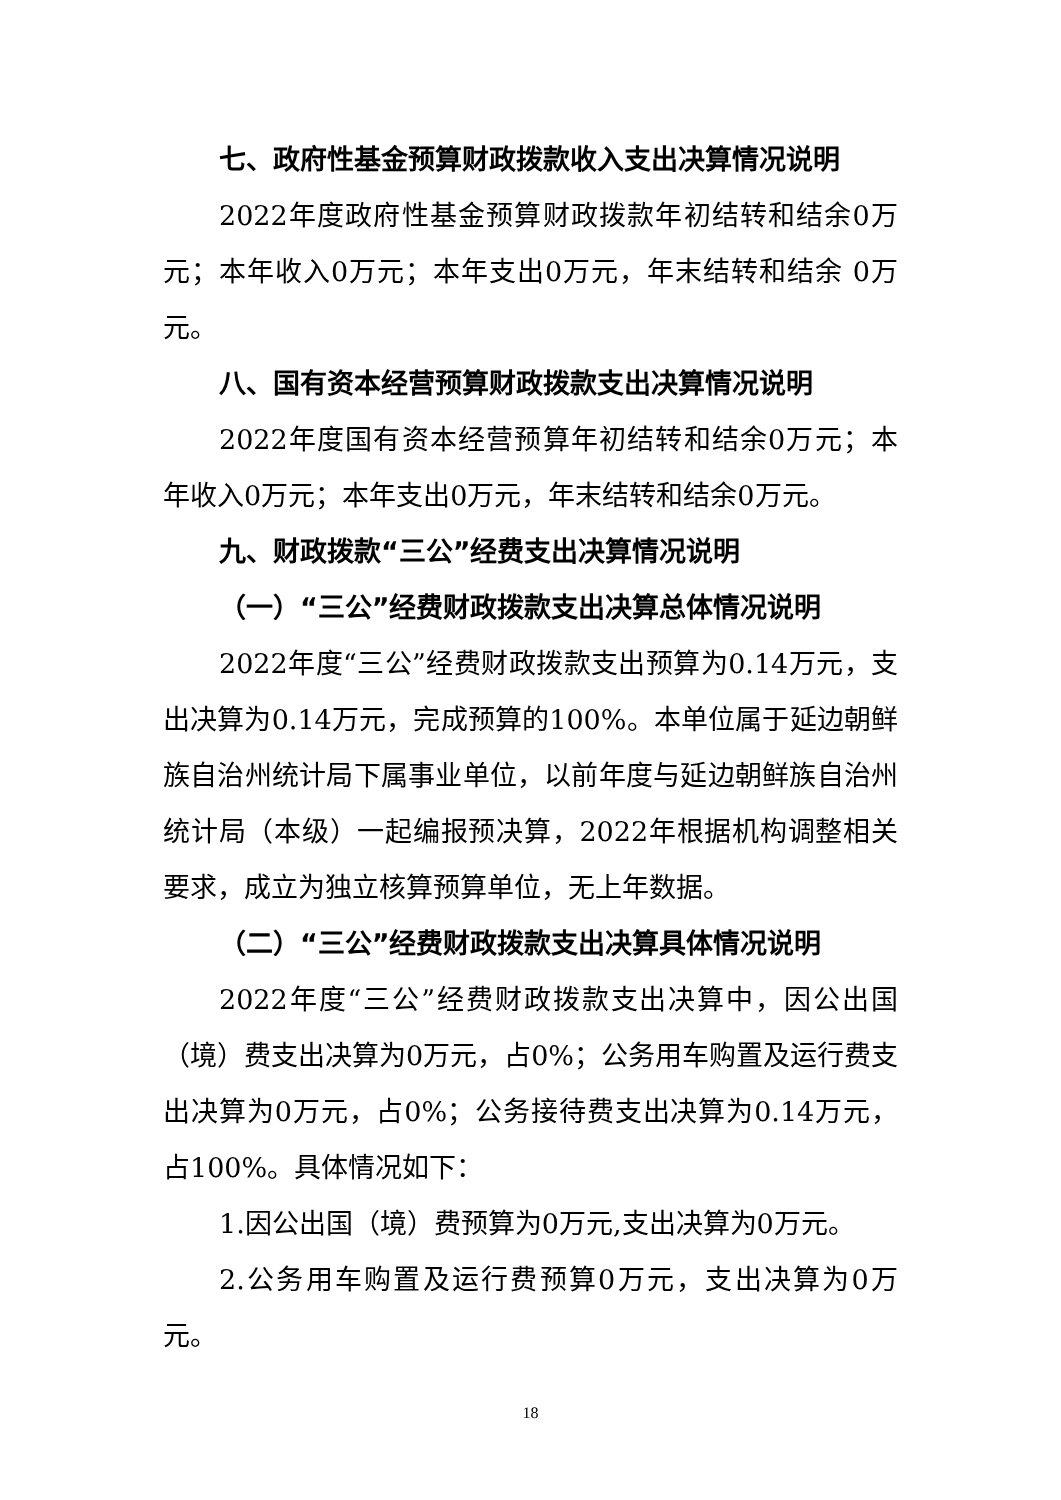七、政府性基金预算财政拨款收入支出决算情况说明
2022年度政府性基金预算财政拨款年初结转和结余0万元；本年收入0万元；本年支出0万元，年末结转和结余 0万元。
八、国有资本经营预算财政拨款支出决算情况说明
2022年度国有资本经营预算年初结转和结余0万元；本年收入0万元；本年支出0万元，年末结转和结余0万元。
九、财政拨款“三公”经费支出决算情况说明
（一）“三公”经费财政拨款支出决算总体情况说明
2022年度“三公”经费财政拨款支出预算为0.14万元，支出决算为0.14万元，完成预算的100%。本单位属于延边朝鲜族自治州统计局下属事业单位，以前年度与延边朝鲜族自治州统计局（本级）一起编报预决算，2022年根据机构调整相关要求，成立为独立核算预算单位，无上年数据。
（二）“三公”经费财政拨款支出决算具体情况说明
2022年度“三公”经费财政拨款支出决算中，因公出国（境）费支出决算为0万元，占0%；公务用车购置及运行费支出决算为0万元，占0%；公务接待费支出决算为0.14万元，占100%。具体情况如下：
1.因公出国（境）费预算为0万元,支出决算为0万元。
2.公务用车购置及运行费预算0万元，支出决算为0万元。
18